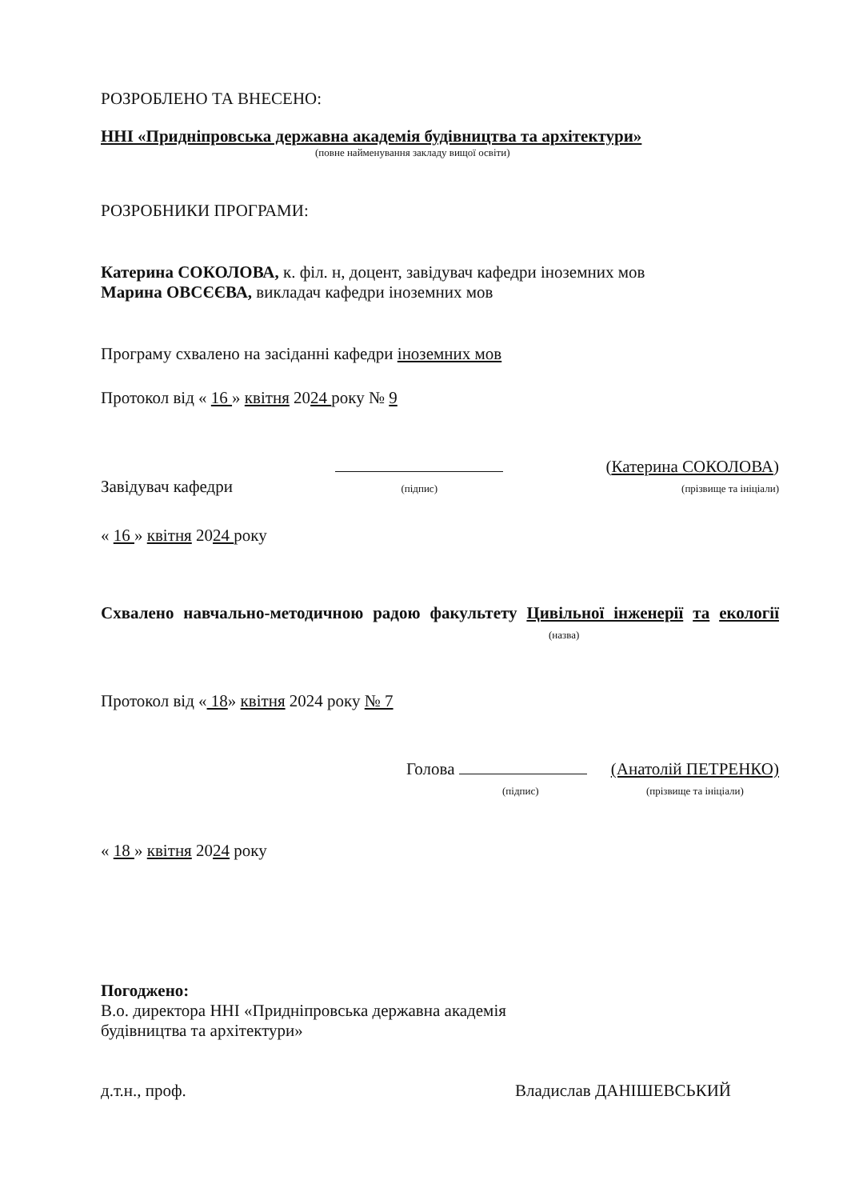РОЗРОБЛЕНО ТА ВНЕСЕНО:
ННІ «Придніпровська державна академія будівництва та архітектури»
(повне найменування закладу вищої освіти)
РОЗРОБНИКИ ПРОГРАМИ:
Катерина СОКОЛОВА, к. філ. н, доцент, завідувач кафедри іноземних мов
Марина ОВСЄЄВА, викладач кафедри іноземних мов
Програму схвалено на засіданні кафедри іноземних мов
Протокол від « 16 » квітня 2024 року № 9
Завідувач кафедри
(підпис)
(Катерина СОКОЛОВА)
(прізвище та ініціали)
« 16 » квітня 2024 року
Схвалено навчально-методичною радою факультету Цивільної інженерії та екології (назва)
Протокол від « 18» квітня 2024 року № 7
Голова
(підпис)
(Анатолій ПЕТРЕНКО)
(прізвище та ініціали)
« 18 » квітня 2024 року
Погоджено:
В.о. директора ННІ «Придніпровська державна академія
будівництва та архітектури»
д.т.н., проф.
Владислав ДАНІШЕВСЬКИЙ